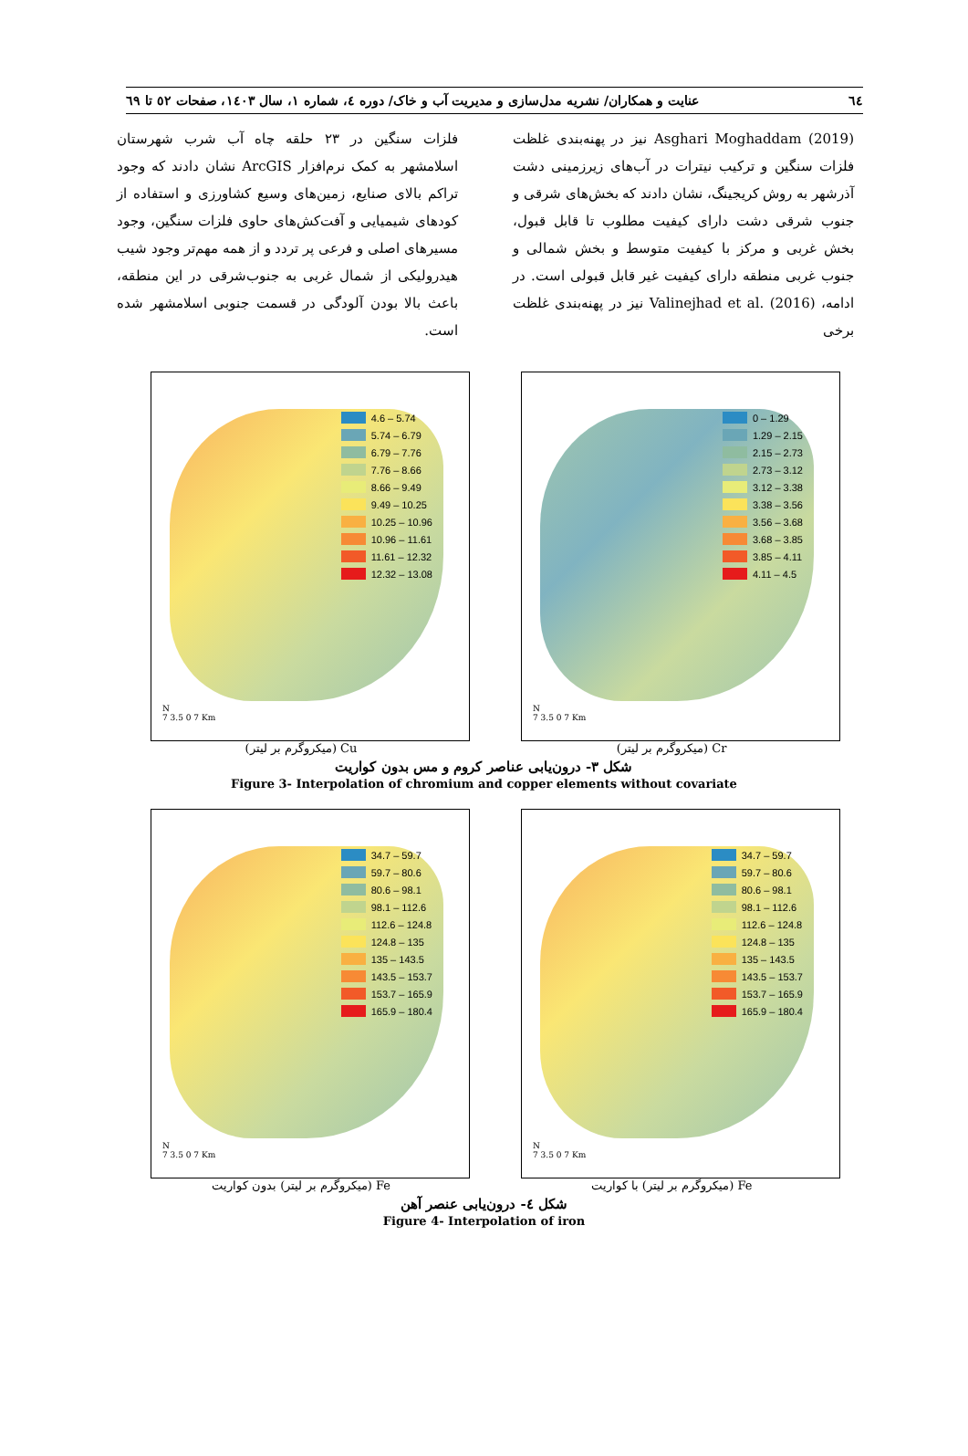٦٤ عنایت و همکاران/ نشریه مدل‌سازی و مدیریت آب و خاک/ دوره ٤، شماره ١، سال ١٤٠٣، صفحات ٥٢ تا ٦٩
Asghari Moghaddam (2019) نیز در پهنه‌بندی غلظت فلزات سنگین و ترکیب نیترات در آب‌های زیرزمینی دشت آذرشهر به روش کریجینگ، نشان دادند که بخش‌های شرقی و جنوب شرقی دشت دارای کیفیت مطلوب تا قابل قبول، بخش غربی و مرکز با کیفیت متوسط و بخش شمالی و جنوب غربی منطقه دارای کیفیت غیر قابل قبولی است. در ادامه، Valinejhad et al. (2016) نیز در پهنه‌بندی غلظت برخی
فلزات سنگین در ٢٣ حلقه چاه آب شرب شهرستان اسلامشهر به کمک نرم‌افزار ArcGIS نشان دادند که وجود تراکم بالای صنایع، زمین‌های وسیع کشاورزی و استفاده از کودهای شیمیایی و آفت‌کش‌های حاوی فلزات سنگین، وجود مسیرهای اصلی و فرعی پر تردد و از همه مهم‌تر وجود شیب هیدرولیکی از شمال غربی به جنوب‌شرقی در این منطقه، باعث بالا بودن آلودگی در قسمت جنوبی اسلامشهر شده است.
0 – 1.29
1.29 – 2.15
2.15 – 2.73
2.73 – 3.12
3.12 – 3.38
3.38 – 3.56
3.56 – 3.68
3.68 – 3.85
3.85 – 4.11
4.11 – 4.5
N
7 3.5 0 7 Km
Cr (میکروگرم بر لیتر)
4.6 – 5.74
5.74 – 6.79
6.79 – 7.76
7.76 – 8.66
8.66 – 9.49
9.49 – 10.25
10.25 – 10.96
10.96 – 11.61
11.61 – 12.32
12.32 – 13.08
N
7 3.5 0 7 Km
Cu (میکروگرم بر لیتر)
شکل ٣- درون‌یابی عناصر کروم و مس بدون کواریت
Figure 3- Interpolation of chromium and copper elements without covariate
34.7 – 59.7
59.7 – 80.6
80.6 – 98.1
98.1 – 112.6
112.6 – 124.8
124.8 – 135
135 – 143.5
143.5 – 153.7
153.7 – 165.9
165.9 – 180.4
N
7 3.5 0 7 Km
Fe (میکروگرم بر لیتر) با کواریت
34.7 – 59.7
59.7 – 80.6
80.6 – 98.1
98.1 – 112.6
112.6 – 124.8
124.8 – 135
135 – 143.5
143.5 – 153.7
153.7 – 165.9
165.9 – 180.4
N
7 3.5 0 7 Km
Fe (میکروگرم بر لیتر) بدون کواریت
شکل ٤- درون‌یابی عنصر آهن
Figure 4- Interpolation of iron